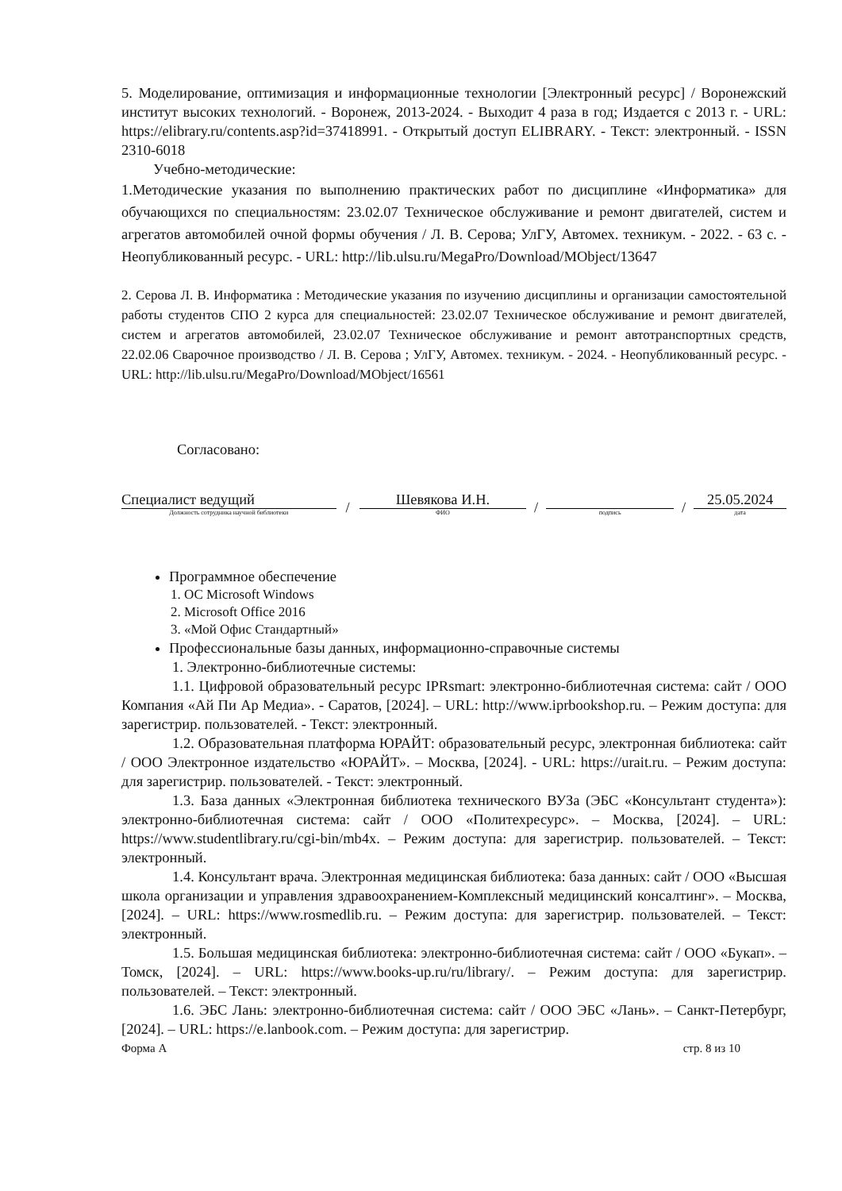5. Моделирование, оптимизация и информационные технологии [Электронный ресурс] / Воронежский институт высоких технологий. - Воронеж, 2013-2024. - Выходит 4 раза в год; Издается с 2013 г. - URL: https://elibrary.ru/contents.asp?id=37418991. - Открытый доступ ELIBRARY. - Текст: электронный. - ISSN 2310-6018
Учебно-методические:
1.Методические указания по выполнению практических работ по дисциплине «Информатика» для обучающихся по специальностям: 23.02.07 Техническое обслуживание и ремонт двигателей, систем и агрегатов автомобилей очной формы обучения / Л. В. Серова; УлГУ, Автомех. техникум. - 2022. - 63 с. - Неопубликованный ресурс. - URL: http://lib.ulsu.ru/MegaPro/Download/MObject/13647
2. Серова Л. В. Информатика : Методические указания по изучению дисциплины и организации самостоятельной работы студентов СПО 2 курса для специальностей: 23.02.07 Техническое обслуживание и ремонт двигателей, систем и агрегатов автомобилей, 23.02.07 Техническое обслуживание и ремонт автотранспортных средств, 22.02.06 Сварочное производство / Л. В. Серова ; УлГУ, Автомех. техникум. - 2024. - Неопубликованный ресурс. - URL: http://lib.ulsu.ru/MegaPro/Download/MObject/16561
Согласовано:
Специалист ведущий
Должность сотрудника научной библиотеки
/
Шевякова И.Н.
ФИО
/
подпись
/
25.05.2024
дата
Программное обеспечение
1. ОС Microsoft Windows
2. Microsoft Office 2016
3. «Мой Офис Стандартный»
Профессиональные базы данных, информационно-справочные системы
1. Электронно-библиотечные системы:
1.1. Цифровой образовательный ресурс IPRsmart: электронно-библиотечная система: сайт / ООО Компания «Ай Пи Ар Медиа». - Саратов, [2024]. – URL: http://www.iprbookshop.ru. – Режим доступа: для зарегистрир. пользователей. - Текст: электронный.
1.2. Образовательная платформа ЮРАЙТ: образовательный ресурс, электронная библиотека: сайт / ООО Электронное издательство «ЮРАЙТ». – Москва, [2024]. - URL: https://urait.ru. – Режим доступа: для зарегистрир. пользователей. - Текст: электронный.
1.3. База данных «Электронная библиотека технического ВУЗа (ЭБС «Консультант студента»): электронно-библиотечная система: сайт / ООО «Политехресурс». – Москва, [2024]. – URL: https://www.studentlibrary.ru/cgi-bin/mb4x. – Режим доступа: для зарегистрир. пользователей. – Текст: электронный.
1.4. Консультант врача. Электронная медицинская библиотека: база данных: сайт / ООО «Высшая школа организации и управления здравоохранением-Комплексный медицинский консалтинг». – Москва, [2024]. – URL: https://www.rosmedlib.ru. – Режим доступа: для зарегистрир. пользователей. – Текст: электронный.
1.5. Большая медицинская библиотека: электронно-библиотечная система: сайт / ООО «Букап». – Томск, [2024]. – URL: https://www.books-up.ru/ru/library/. – Режим доступа: для зарегистрир. пользователей. – Текст: электронный.
1.6. ЭБС Лань: электронно-библиотечная система: сайт / ООО ЭБС «Лань». – Санкт-Петербург, [2024]. – URL: https://e.lanbook.com. – Режим доступа: для зарегистрир.
Форма А стр. 8 из 10